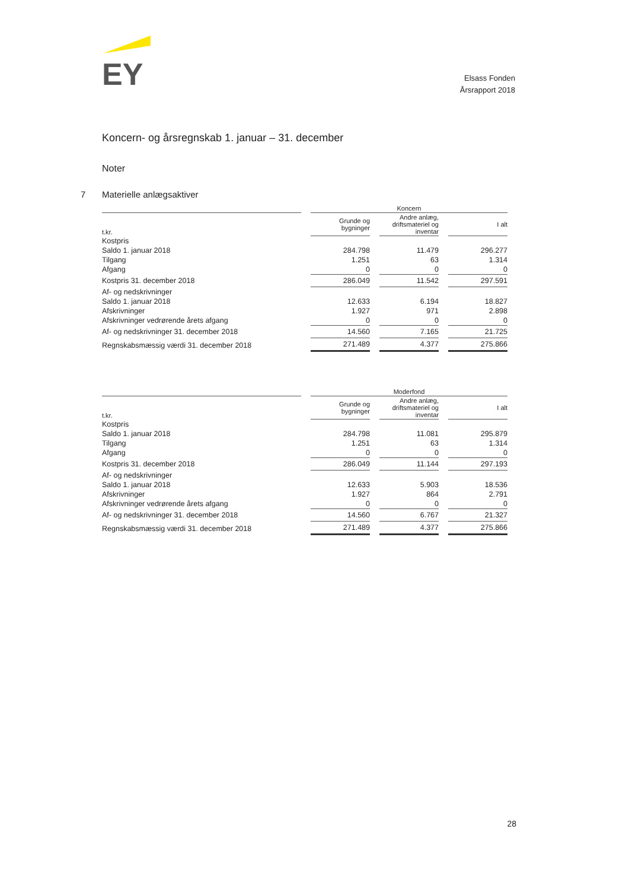EY
Elsass Fonden
Årsrapport 2018
Koncern- og årsregnskab 1. januar – 31. december
Noter
7 Materielle anlægsaktiver
| | Koncern | | |
| --- | --- | --- | --- |
| t.kr. | Grunde og bygninger | Andre anlæg, driftsmateriel og inventar | I alt |
| Kostpris | | | |
| Saldo 1. januar 2018 | 284.798 | 11.479 | 296.277 |
| Tilgang | 1.251 | 63 | 1.314 |
| Afgang | 0 | 0 | 0 |
| Kostpris 31. december 2018 | 286.049 | 11.542 | 297.591 |
| Af- og nedskrivninger | | | |
| Saldo 1. januar 2018 | 12.633 | 6.194 | 18.827 |
| Afskrivninger | 1.927 | 971 | 2.898 |
| Afskrivninger vedrørende årets afgang | 0 | 0 | 0 |
| Af- og nedskrivninger 31. december 2018 | 14.560 | 7.165 | 21.725 |
| Regnskabsmæssig værdi 31. december 2018 | 271.489 | 4.377 | 275.866 |
| | Moderfond | | |
| --- | --- | --- | --- |
| t.kr. | Grunde og bygninger | Andre anlæg, driftsmateriel og inventar | I alt |
| Kostpris | | | |
| Saldo 1. januar 2018 | 284.798 | 11.081 | 295.879 |
| Tilgang | 1.251 | 63 | 1.314 |
| Afgang | 0 | 0 | 0 |
| Kostpris 31. december 2018 | 286.049 | 11.144 | 297.193 |
| Af- og nedskrivninger | | | |
| Saldo 1. januar 2018 | 12.633 | 5.903 | 18.536 |
| Afskrivninger | 1.927 | 864 | 2.791 |
| Afskrivninger vedrørende årets afgang | 0 | 0 | 0 |
| Af- og nedskrivninger 31. december 2018 | 14.560 | 6.767 | 21.327 |
| Regnskabsmæssig værdi 31. december 2018 | 271.489 | 4.377 | 275.866 |
28